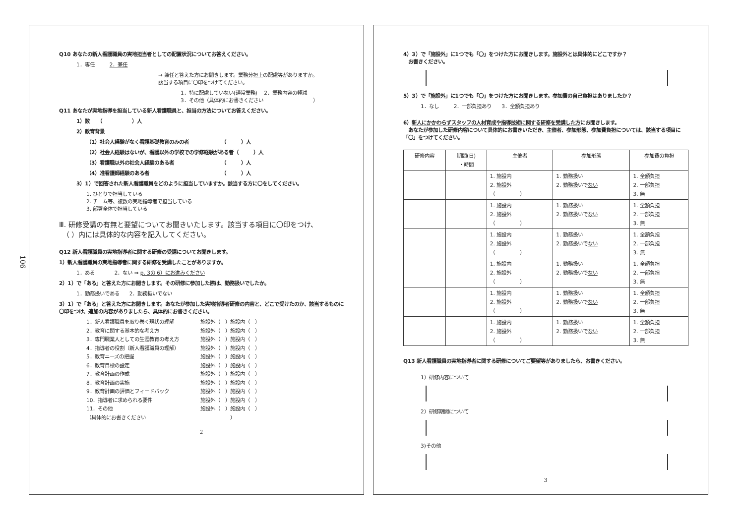106
Q10 あなたの新人看護職員の実地担当者としての配置状況についてお答えください。
1．専任　　　2．兼任
→ 兼任と答えた方にお聞きします。業務分担上の配慮等がありますか。
該当する項目に〇印をつけてください。
1．特に配慮していない(通常業務)　 2．業務内容の軽減
3．その他（具体的にお書きください　　　　　　　　　　）
Q11 あなたが実地指導を担当している新人看護職員と、担当の方法についてお答えください。
1）数　　（　　　　　　）人
2）教育背景
（1）社会人経験がなく看護基礎教育のみの者　　　　　　　（　　　）人
（2）社会人経験はないが、看護以外の学校での学修経験がある者（　　　）人
（3）看護職以外の社会人経験のある者　　　　　　　　　　（　　　）人
（4）准看護師経験のある者　　　　　　　　　　　　　　　（　　　）人
3）1）で回答された新人看護職員をどのように担当していますか。該当する方に〇をしてください。
1. ひとりで担当している
2. チーム等、複数の実地指導者で担当している
3. 部署全体で担当している
Ⅲ. 研修受講の有無と要望についてお聞きいたします。該当する項目に〇印をつけ、
　（ ）内には具体的な内容を記入してください。
Q12 新人看護職員の実地指導者に関する研修の受講についてお聞きします。
1）新人看護職員の実地指導者に関する研修を受講したことがありますか。
1．ある　　　　2．ない ⇒ p. 3の 6）にお進みください
2）1）で「ある」と答えた方にお聞きします。その研修に参加した際は、勤務扱いでしたか。
1．勤務扱いである　　2．勤務扱いでない
3）1）で「ある」と答えた方にお聞きします。あなたが参加した実地指導者研修の内容と、どこで受けたのか、該当するものに〇印をつけ、追加の内容がありましたら、具体的にお書きください。
1．新人看護職員を取り巻く現状の理解 施設外（　）施設内（　）
2．教育に関する基本的な考え方 施設外（　）施設内（　）
3．専門職業人としての生涯教育の考え方 施設外（　）施設内（　）
4．指導者の役割（新人看護職員の理解） 施設外（　）施設内（　）
5．教育ニーズの把握 施設外（　）施設内（　）
6．教育目標の設定 施設外（　）施設内（　）
7．教育計画の作成 施設外（　）施設内（　）
8．教育計画の実施 施設外（　）施設内（　）
9．教育計画の評価とフィードバック 施設外（　）施設内（　）
10．指導者に求められる要件 施設外（　）施設内（　）
11．その他 施設外（　）施設内（　）
（具体的にお書きください　　　　　　　　　　　　　　　　　）
2
4）3）で「施設外」に1つでも「〇」をつけた方にお聞きします。施設外とは具体的にどこですか？
　お書きください。
5）3）で「施設外」に1つでも「〇」をつけた方にお聞きします。参加費の自己負担はありましたか？
1．なし　　　2．一部負担あり　　3．全額負担あり
6）新人にかかわらずスタッフの人材育成や指導技術に関する研修を受講した方にお聞きします。
　あなたが参加した研修内容について具体的にお書きいただき、主催者、参加形態、参加費負担については、該当する項目に「〇」をつけてください。
| 研修内容 | 期間(日) ・時間 | 主催者 | 参加形態 | 参加費の負担 |
| --- | --- | --- | --- | --- |
| | | 1. 施設内 2. 施設外 （ ） | 1. 勤務扱い 2. 勤務扱いで ない | 1. 全額負担 2. 一部負担 3. 無 |
| | | 1. 施設内 2. 施設外 （ ） | 1. 勤務扱い 2. 勤務扱いで ない | 1. 全額負担 2. 一部負担 3. 無 |
| | | 1. 施設内 2. 施設外 （ ） | 1. 勤務扱い 2. 勤務扱いで ない | 1. 全額負担 2. 一部負担 3. 無 |
| | | 1. 施設内 2. 施設外 （ ） | 1. 勤務扱い 2. 勤務扱いで ない | 1. 全額負担 2. 一部負担 3. 無 |
| | | 1. 施設内 2. 施設外 （ ） | 1. 勤務扱い 2. 勤務扱いで ない | 1. 全額負担 2. 一部負担 3. 無 |
| | | 1. 施設内 2. 施設外 （ ） | 1. 勤務扱い 2. 勤務扱いで ない | 1. 全額負担 2. 一部負担 3. 無 |
Q13 新人看護職員の実地指導者に関する研修についてご要望等がありましたら、お書きください。
1）研修内容について
2）研修期間について
3)その他
3